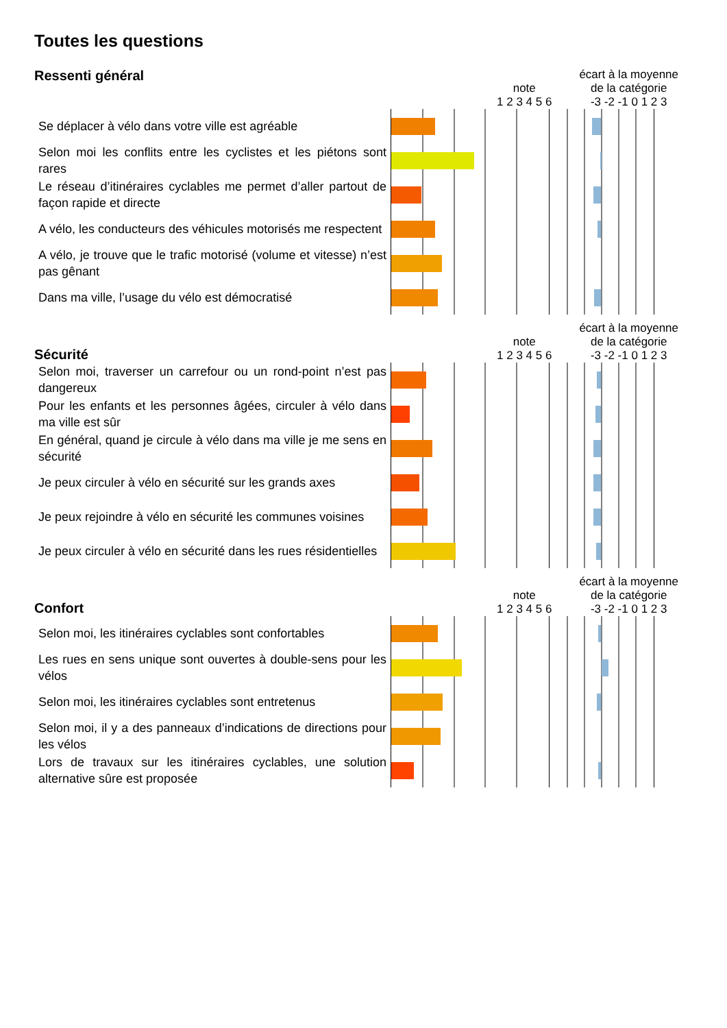Toutes les questions
Ressenti général
note
1 2 3 4 5 6 écart à la moyenne
de la catégorie
-3 -2 -1 0 1 2 3
| Se déplacer à vélo dans votre ville est agréable | | |
| Selon moi les conflits entre les cyclistes et les piétons sont rares | | |
| Le réseau d’itinéraires cyclables me permet d’aller partout de façon rapide et directe | | |
| A vélo, les conducteurs des véhicules motorisés me respectent | | |
| A vélo, je trouve que le trafic motorisé (volume et vitesse) n’est pas gênant | | |
| Dans ma ville, l’usage du vélo est démocratisé | | |
Sécurité
note
1 2 3 4 5 6 écart à la moyenne
de la catégorie
-3 -2 -1 0 1 2 3
| Selon moi, traverser un carrefour ou un rond-point n’est pas dangereux | | |
| Pour les enfants et les personnes âgées, circuler à vélo dans ma ville est sûr | | |
| En général, quand je circule à vélo dans ma ville je me sens en sécurité | | |
| Je peux circuler à vélo en sécurité sur les grands axes | | |
| Je peux rejoindre à vélo en sécurité les communes voisines | | |
| Je peux circuler à vélo en sécurité dans les rues résidentielles | | |
Confort
note
1 2 3 4 5 6 écart à la moyenne
de la catégorie
-3 -2 -1 0 1 2 3
| Selon moi, les itinéraires cyclables sont confortables | | |
| Les rues en sens unique sont ouvertes à double-sens pour les vélos | | |
| Selon moi, les itinéraires cyclables sont entretenus | | |
| Selon moi, il y a des panneaux d’indications de directions pour les vélos | | |
| Lors de travaux sur les itinéraires cyclables, une solution alternative sûre est proposée | | |